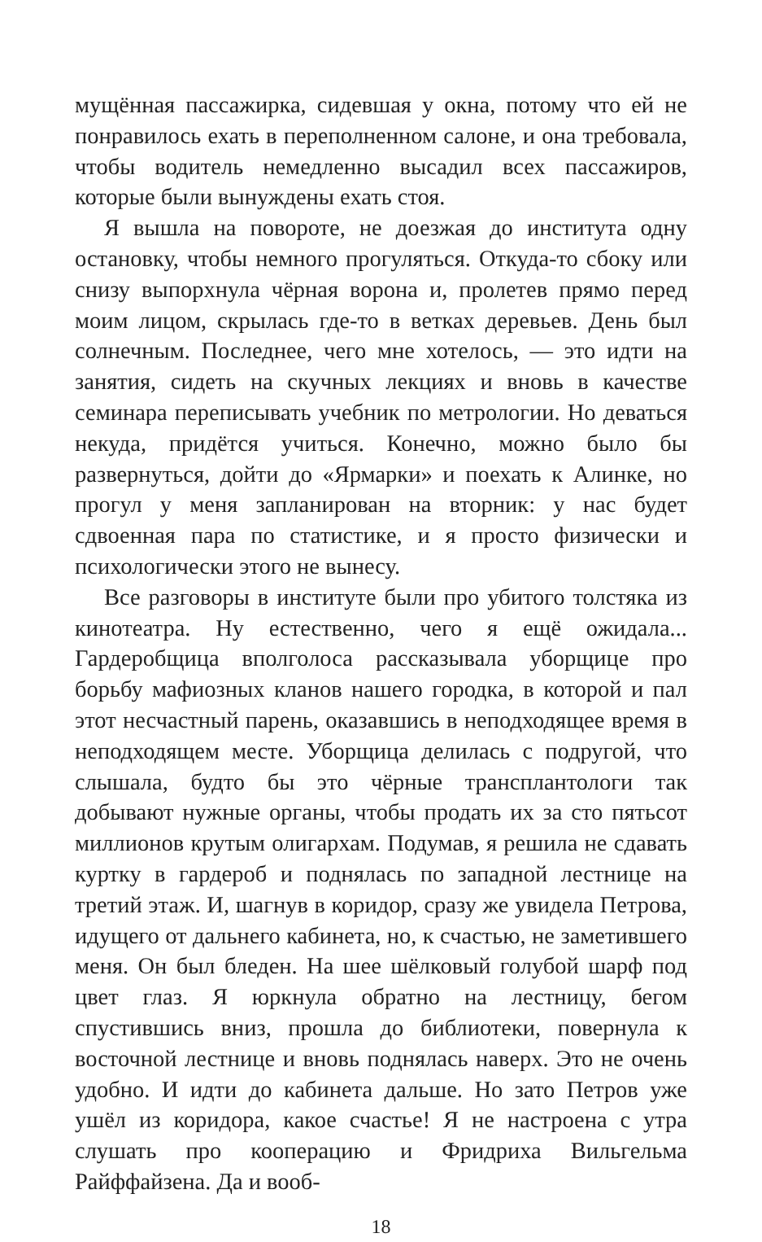мущённая пассажирка, сидевшая у окна, потому что ей не понравилось ехать в переполненном салоне, и она требовала, чтобы водитель немедленно высадил всех пассажиров, которые были вынуждены ехать стоя.
Я вышла на повороте, не доезжая до института одну остановку, чтобы немного прогуляться. Откуда-то сбоку или снизу выпорхнула чёрная ворона и, пролетев прямо перед моим лицом, скрылась где-то в ветках деревьев. День был солнечным. Последнее, чего мне хотелось, — это идти на занятия, сидеть на скучных лекциях и вновь в качестве семинара переписывать учебник по метрологии. Но деваться некуда, придётся учиться. Конечно, можно было бы развернуться, дойти до «Ярмарки» и поехать к Алинке, но прогул у меня запланирован на вторник: у нас будет сдвоенная пара по статистике, и я просто физически и психологически этого не вынесу.
Все разговоры в институте были про убитого толстяка из кинотеатра. Ну естественно, чего я ещё ожидала... Гардеробщица вполголоса рассказывала уборщице про борьбу мафиозных кланов нашего городка, в которой и пал этот несчастный парень, оказавшись в неподходящее время в неподходящем месте. Уборщица делилась с подругой, что слышала, будто бы это чёрные трансплантологи так добывают нужные органы, чтобы продать их за сто пятьсот миллионов крутым олигархам. Подумав, я решила не сдавать куртку в гардероб и поднялась по западной лестнице на третий этаж. И, шагнув в коридор, сразу же увидела Петрова, идущего от дальнего кабинета, но, к счастью, не заметившего меня. Он был бледен. На шее шёлковый голубой шарф под цвет глаз. Я юркнула обратно на лестницу, бегом спустившись вниз, прошла до библиотеки, повернула к восточной лестнице и вновь поднялась наверх. Это не очень удобно. И идти до кабинета дальше. Но зато Петров уже ушёл из коридора, какое счастье! Я не настроена с утра слушать про кооперацию и Фридриха Вильгельма Райффайзена. Да и вооб-
18